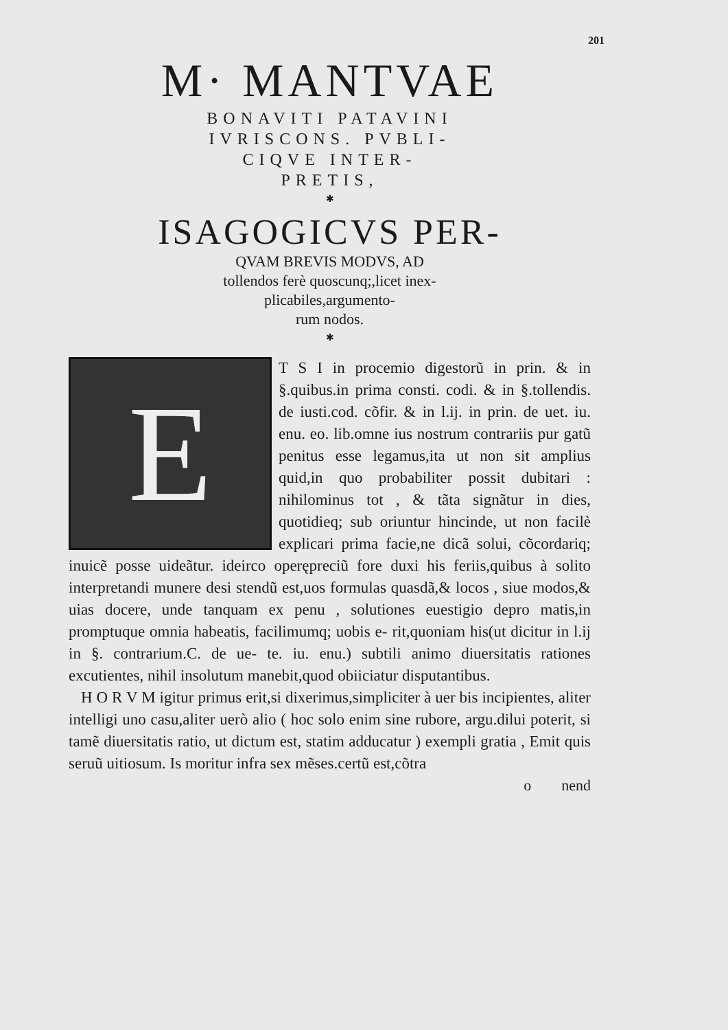201
M· MANTVAE
BONAVITI PATAVINI
IVRISCONS. PVBLI-
CIQVE INTER-
PRETIS,
✱
ISAGOGICVS PER-
QVAM BREVIS MODVS, AD
tollendos ferè quoscunq;,licet inex-
plicabiles,argumento-
rum nodos.
✱
E
T S I in procemio digestorũ in prin. & in §.quibus.in prima consti. codi. & in §.tollendis. de iusti.cod. cõfir. & in l.ij. in prin. de uet. iu. enu. eo. lib.omne ius nostrum contrariis pur gatũ penitus esse legamus,ita ut non sit amplius quid,in quo probabiliter possit dubitari : nihilominus tot , & tãta signãtur in dies, quotidieq; sub oriuntur hincinde, ut non facilè explicari prima facie,ne dicã solui, cõcordariq; inuicẽ posse uideãtur. ideirco operępreciũ fore duxi his feriis,quibus à solito interpretandi munere desi stendũ est,uos formulas quasdã,& locos , siue modos,& uias docere, unde tanquam ex penu , solutiones euestigio depro matis,in promptuque omnia habeatis, facilimumq; uobis e- rit,quoniam his(ut dicitur in l.ij in §. contrarium.C. de ue- te. iu. enu.) subtili animo diuersitatis rationes excutientes, nihil insolutum manebit,quod obiiciatur disputantibus.
H O R V M igitur primus erit,si dixerimus,simpliciter à uer bis incipientes, aliter intelligi uno casu,aliter uerò alio ( hoc solo enim sine rubore, argu.dilui poterit, si tamẽ diuersitatis ratio, ut dictum est, statim adducatur ) exempli gratia , Emit quis seruũ uitiosum. Is moritur infra sex mẽses.certũ est,cõtra
o nend